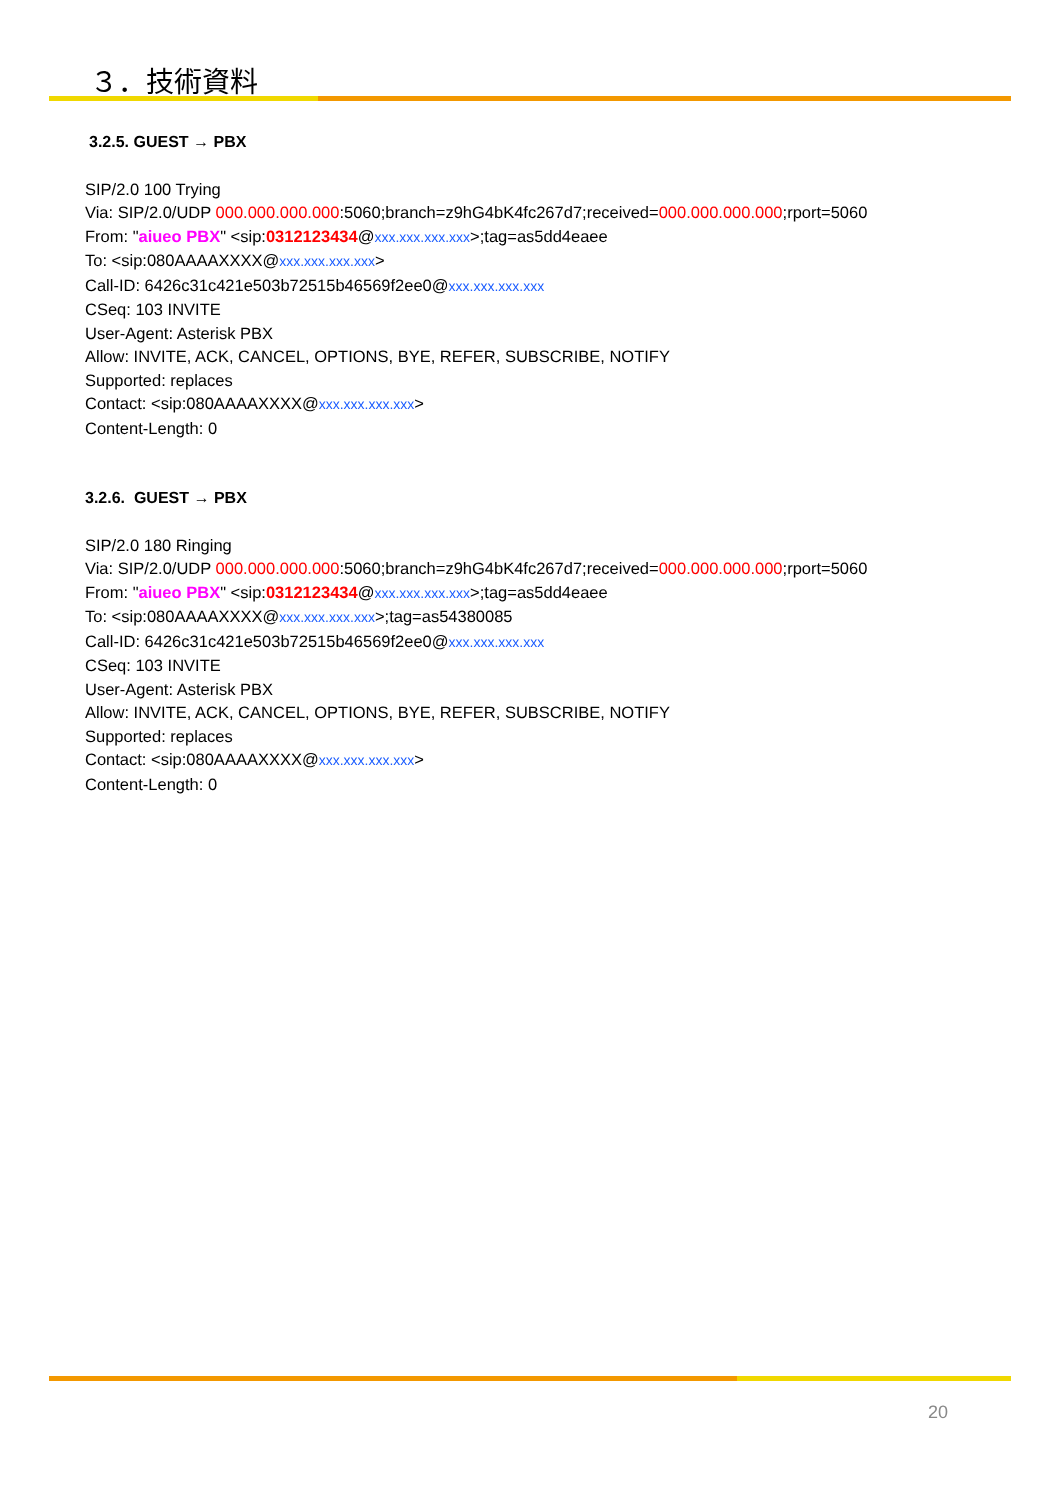３．技術資料
3.2.5. GUEST → PBX
SIP/2.0 100 Trying
Via: SIP/2.0/UDP 000.000.000.000:5060;branch=z9hG4bK4fc267d7;received=000.000.000.000;rport=5060
From: "aiueo PBX" <sip:0312123434@xxx.xxx.xxx.xxx>;tag=as5dd4eaee
To: <sip:080AAAAXXXX@xxx.xxx.xxx.xxx>
Call-ID: 6426c31c421e503b72515b46569f2ee0@xxx.xxx.xxx.xxx
CSeq: 103 INVITE
User-Agent: Asterisk PBX
Allow: INVITE, ACK, CANCEL, OPTIONS, BYE, REFER, SUBSCRIBE, NOTIFY
Supported: replaces
Contact: <sip:080AAAAXXXX@xxx.xxx.xxx.xxx>
Content-Length: 0
3.2.6. GUEST → PBX
SIP/2.0 180 Ringing
Via: SIP/2.0/UDP 000.000.000.000:5060;branch=z9hG4bK4fc267d7;received=000.000.000.000;rport=5060
From: "aiueo PBX" <sip:0312123434@xxx.xxx.xxx.xxx>;tag=as5dd4eaee
To: <sip:080AAAAXXXX@xxx.xxx.xxx.xxx>;tag=as54380085
Call-ID: 6426c31c421e503b72515b46569f2ee0@xxx.xxx.xxx.xxx
CSeq: 103 INVITE
User-Agent: Asterisk PBX
Allow: INVITE, ACK, CANCEL, OPTIONS, BYE, REFER, SUBSCRIBE, NOTIFY
Supported: replaces
Contact: <sip:080AAAAXXXX@xxx.xxx.xxx.xxx>
Content-Length: 0
20